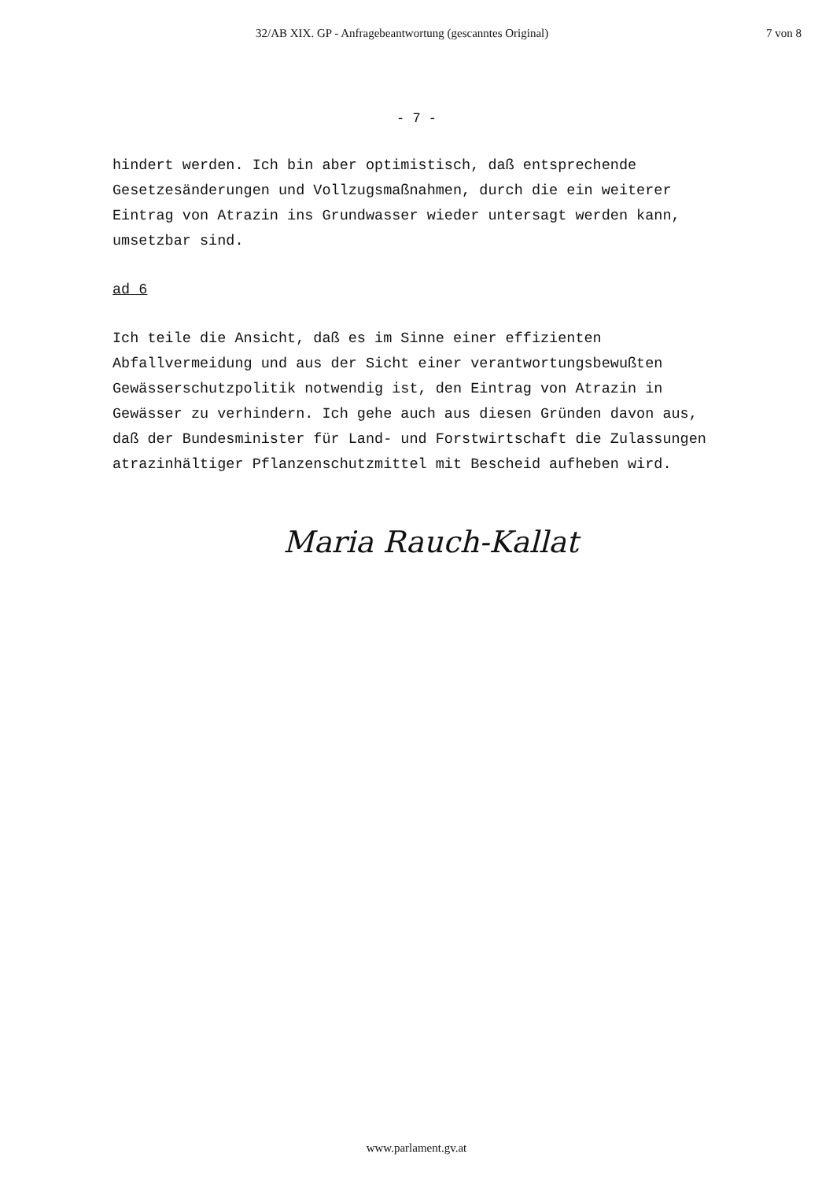32/AB XIX. GP - Anfragebeantwortung (gescanntes Original) 7 von 8
- 7 -
hindert werden. Ich bin aber optimistisch, daß entsprechende Gesetzesänderungen und Vollzugsmaßnahmen, durch die ein weiterer Eintrag von Atrazin ins Grundwasser wieder untersagt werden kann, umsetzbar sind.
ad 6
Ich teile die Ansicht, daß es im Sinne einer effizienten Abfallvermeidung und aus der Sicht einer verantwortungsbewußten Gewässerschutzpolitik notwendig ist, den Eintrag von Atrazin in Gewässer zu verhindern. Ich gehe auch aus diesen Gründen davon aus, daß der Bundesminister für Land- und Forstwirtschaft die Zulassungen atrazinhältiger Pflanzenschutzmittel mit Bescheid aufheben wird.
Maria Rauch-Kallat
www.parlament.gv.at